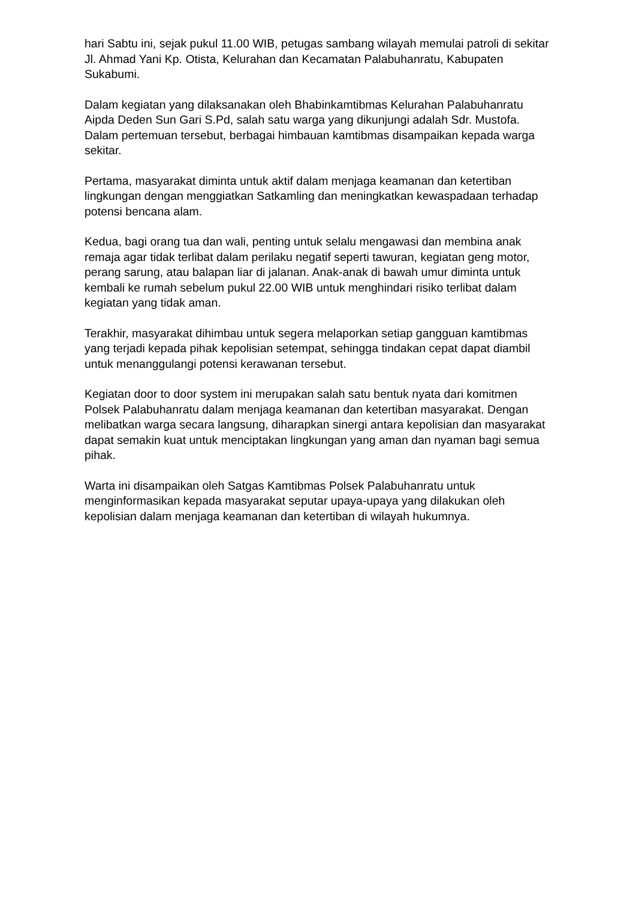hari Sabtu ini, sejak pukul 11.00 WIB, petugas sambang wilayah memulai patroli di sekitar Jl. Ahmad Yani Kp. Otista, Kelurahan dan Kecamatan Palabuhanratu, Kabupaten Sukabumi.
Dalam kegiatan yang dilaksanakan oleh Bhabinkamtibmas Kelurahan Palabuhanratu Aipda Deden Sun Gari S.Pd, salah satu warga yang dikunjungi adalah Sdr. Mustofa. Dalam pertemuan tersebut, berbagai himbauan kamtibmas disampaikan kepada warga sekitar.
Pertama, masyarakat diminta untuk aktif dalam menjaga keamanan dan ketertiban lingkungan dengan menggiatkan Satkamling dan meningkatkan kewaspadaan terhadap potensi bencana alam.
Kedua, bagi orang tua dan wali, penting untuk selalu mengawasi dan membina anak remaja agar tidak terlibat dalam perilaku negatif seperti tawuran, kegiatan geng motor, perang sarung, atau balapan liar di jalanan. Anak-anak di bawah umur diminta untuk kembali ke rumah sebelum pukul 22.00 WIB untuk menghindari risiko terlibat dalam kegiatan yang tidak aman.
Terakhir, masyarakat dihimbau untuk segera melaporkan setiap gangguan kamtibmas yang terjadi kepada pihak kepolisian setempat, sehingga tindakan cepat dapat diambil untuk menanggulangi potensi kerawanan tersebut.
Kegiatan door to door system ini merupakan salah satu bentuk nyata dari komitmen Polsek Palabuhanratu dalam menjaga keamanan dan ketertiban masyarakat. Dengan melibatkan warga secara langsung, diharapkan sinergi antara kepolisian dan masyarakat dapat semakin kuat untuk menciptakan lingkungan yang aman dan nyaman bagi semua pihak.
Warta ini disampaikan oleh Satgas Kamtibmas Polsek Palabuhanratu untuk menginformasikan kepada masyarakat seputar upaya-upaya yang dilakukan oleh kepolisian dalam menjaga keamanan dan ketertiban di wilayah hukumnya.